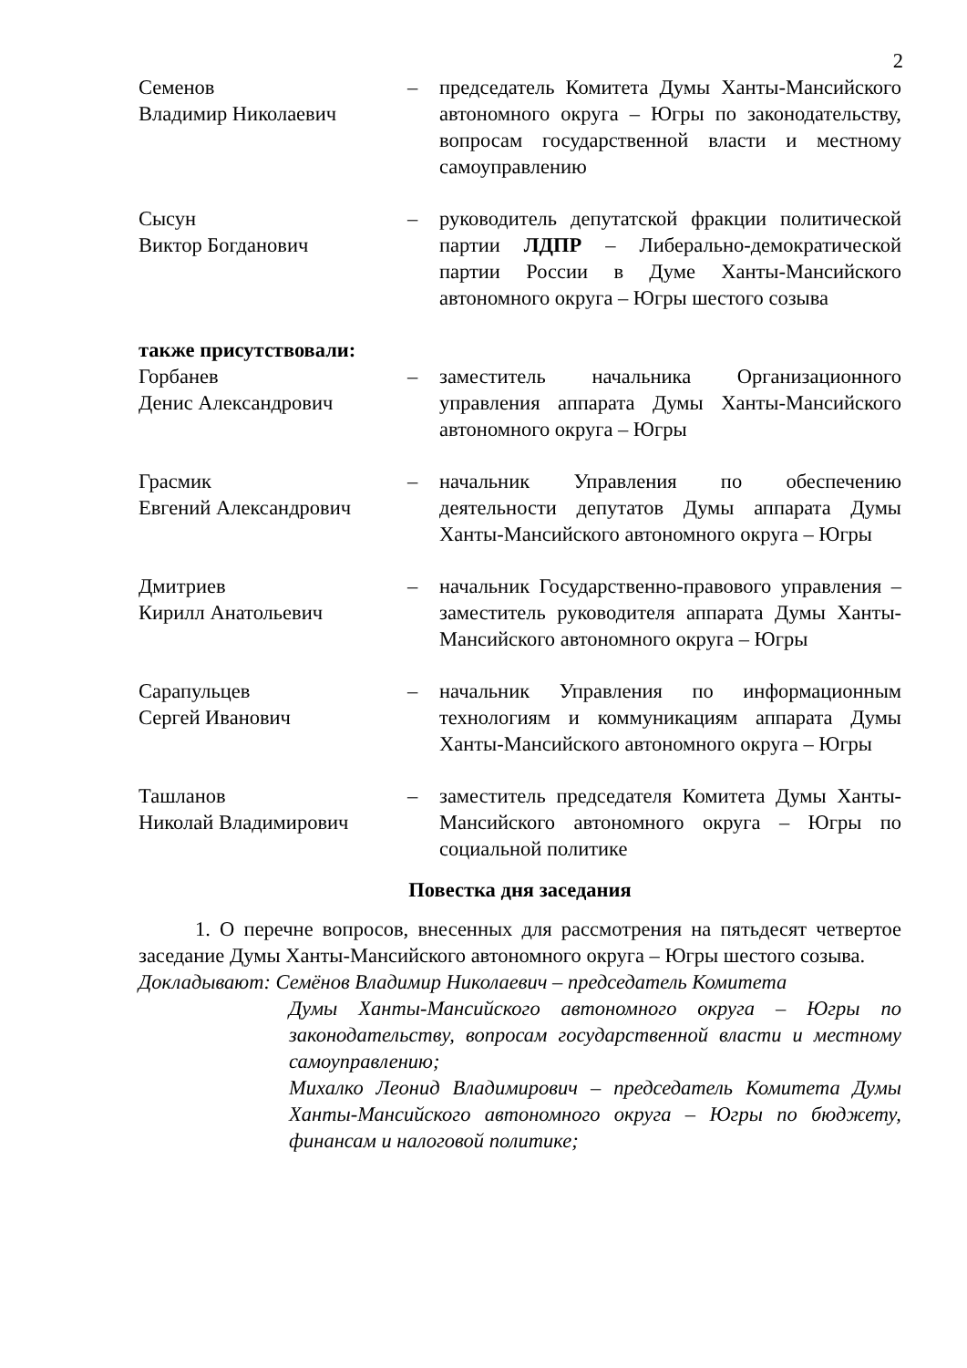2
| Семенов Владимир Николаевич | – | председатель Комитета Думы Ханты-Мансийского автономного округа – Югры по законодательству, вопросам государственной власти и местному самоуправлению |
| Сысун Виктор Богданович | – | руководитель депутатской фракции политической партии ЛДПР – Либерально-демократической партии России в Думе Ханты-Мансийского автономного округа – Югры шестого созыва |
| также присутствовали: | | |
| Горбанев Денис Александрович | – | заместитель начальника Организационного управления аппарата Думы Ханты-Мансийского автономного округа – Югры |
| Грасмик Евгений Александрович | – | начальник Управления по обеспечению деятельности депутатов Думы аппарата Думы Ханты-Мансийского автономного округа – Югры |
| Дмитриев Кирилл Анатольевич | – | начальник Государственно-правового управления – заместитель руководителя аппарата Думы Ханты-Мансийского автономного округа – Югры |
| Сарапульцев Сергей Иванович | – | начальник Управления по информационным технологиям и коммуникациям аппарата Думы Ханты-Мансийского автономного округа – Югры |
| Ташланов Николай Владимирович | – | заместитель председателя Комитета Думы Ханты-Мансийского автономного округа – Югры по социальной политике |
Повестка дня заседания
1. О перечне вопросов, внесенных для рассмотрения на пятьдесят четвертое заседание Думы Ханты-Мансийского автономного округа – Югры шестого созыва.
Докладывают: Семёнов Владимир Николаевич – председатель Комитета
Думы Ханты-Мансийского автономного округа – Югры по законодательству, вопросам государственной власти и местному самоуправлению;
Михалко Леонид Владимирович – председатель Комитета Думы Ханты-Мансийского автономного округа – Югры по бюджету, финансам и налоговой политике;